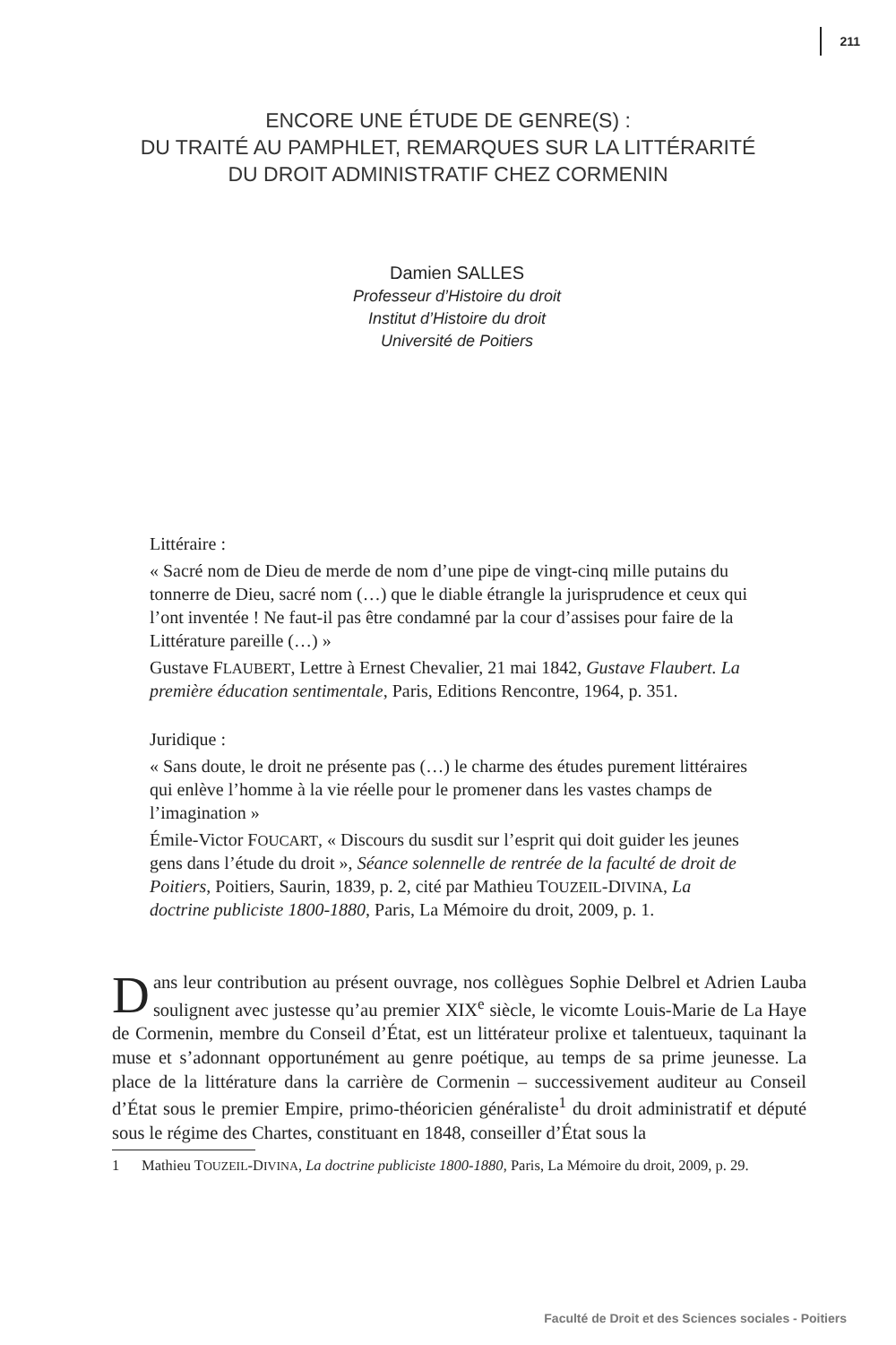211
ENCORE UNE ÉTUDE DE GENRE(S) :
DU TRAITÉ AU PAMPHLET, REMARQUES SUR LA LITTÉRARITÉ
DU DROIT ADMINISTRATIF CHEZ CORMENIN
Damien SALLES
Professeur d’Histoire du droit
Institut d’Histoire du droit
Université de Poitiers
Littéraire :
« Sacré nom de Dieu de merde de nom d’une pipe de vingt-cinq mille putains du tonnerre de Dieu, sacré nom (…) que le diable étrangle la jurisprudence et ceux qui l’ont inventée ! Ne faut-il pas être condamné par la cour d’assises pour faire de la Littérature pareille (…) »
Gustave FLAUBERT, Lettre à Ernest Chevalier, 21 mai 1842, Gustave Flaubert. La première éducation sentimentale, Paris, Editions Rencontre, 1964, p. 351.
Juridique :
« Sans doute, le droit ne présente pas (…) le charme des études purement littéraires qui enlève l’homme à la vie réelle pour le promener dans les vastes champs de l’imagination »
Émile-Victor FOUCART, « Discours du susdit sur l’esprit qui doit guider les jeunes gens dans l’étude du droit », Séance solennelle de rentrée de la faculté de droit de Poitiers, Poitiers, Saurin, 1839, p. 2, cité par Mathieu TOUZEIL-DIVINA, La doctrine publiciste 1800-1880, Paris, La Mémoire du droit, 2009, p. 1.
Dans leur contribution au présent ouvrage, nos collègues Sophie Delbrel et Adrien Lauba soulignent avec justesse qu’au premier XIX<sup>e</sup> siècle, le vicomte Louis-Marie de La Haye de Cormenin, membre du Conseil d’État, est un littérateur prolixe et talentueux, taquinant la muse et s’adonnant opportunément au genre poétique, au temps de sa prime jeunesse. La place de la littérature dans la carrière de Cormenin – successivement auditeur au Conseil d’État sous le premier Empire, primo-théoricien généraliste<sup>1</sup> du droit administratif et député sous le régime des Chartes, constituant en 1848, conseiller d’État sous la
1 Mathieu TOUZEIL-DIVINA, La doctrine publiciste 1800-1880, Paris, La Mémoire du droit, 2009, p. 29.
Faculté de Droit et des Sciences sociales - Poitiers